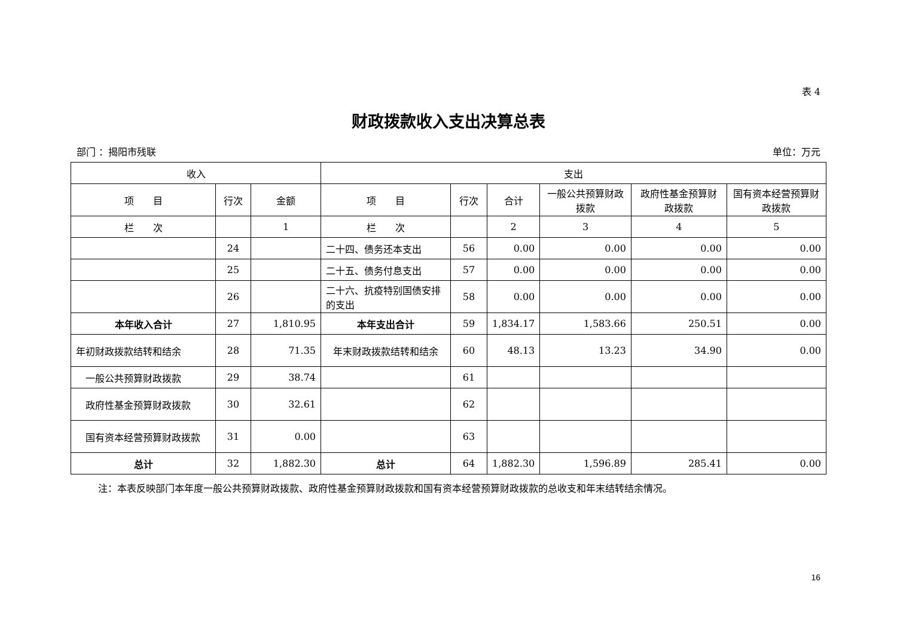表 4
财政拨款收入支出决算总表
部门 ：揭阳市残联 单位：万元
| 收入 | | | 支出 | | | | | |
| --- | --- | --- | --- | --- | --- | --- | --- | --- |
| 项 目 | 行次 | 金额 | 项 目 | 行次 | 合计 | 一般公共预算财政拨款 | 政府性基金预算财政拨款 | 国有资本经营预算财政拨款 |
| 栏 次 | | 1 | 栏 次 | | 2 | 3 | 4 | 5 |
| | 24 | | 二十四、债务还本支出 | 56 | 0.00 | 0.00 | 0.00 | 0.00 |
| | 25 | | 二十五、债务付息支出 | 57 | 0.00 | 0.00 | 0.00 | 0.00 |
| | 26 | | 二十六、抗疫特别国债安排的支出 | 58 | 0.00 | 0.00 | 0.00 | 0.00 |
| 本年收入合计 | 27 | 1,810.95 | 本年支出合计 | 59 | 1,834.17 | 1,583.66 | 250.51 | 0.00 |
| 年初财政拨款结转和结余 | 28 | 71.35 | 年末财政拨款结转和结余 | 60 | 48.13 | 13.23 | 34.90 | 0.00 |
| 一般公共预算财政拨款 | 29 | 38.74 | | 61 | | | | |
| 政府性基金预算财政拨款 | 30 | 32.61 | | 62 | | | | |
| 国有资本经营预算财政拨款 | 31 | 0.00 | | 63 | | | | |
| 总计 | 32 | 1,882.30 | 总计 | 64 | 1,882.30 | 1,596.89 | 285.41 | 0.00 |
注：本表反映部门本年度一般公共预算财政拨款、政府性基金预算财政拨款和国有资本经营预算财政拨款的总收支和年末结转结余情况。
16